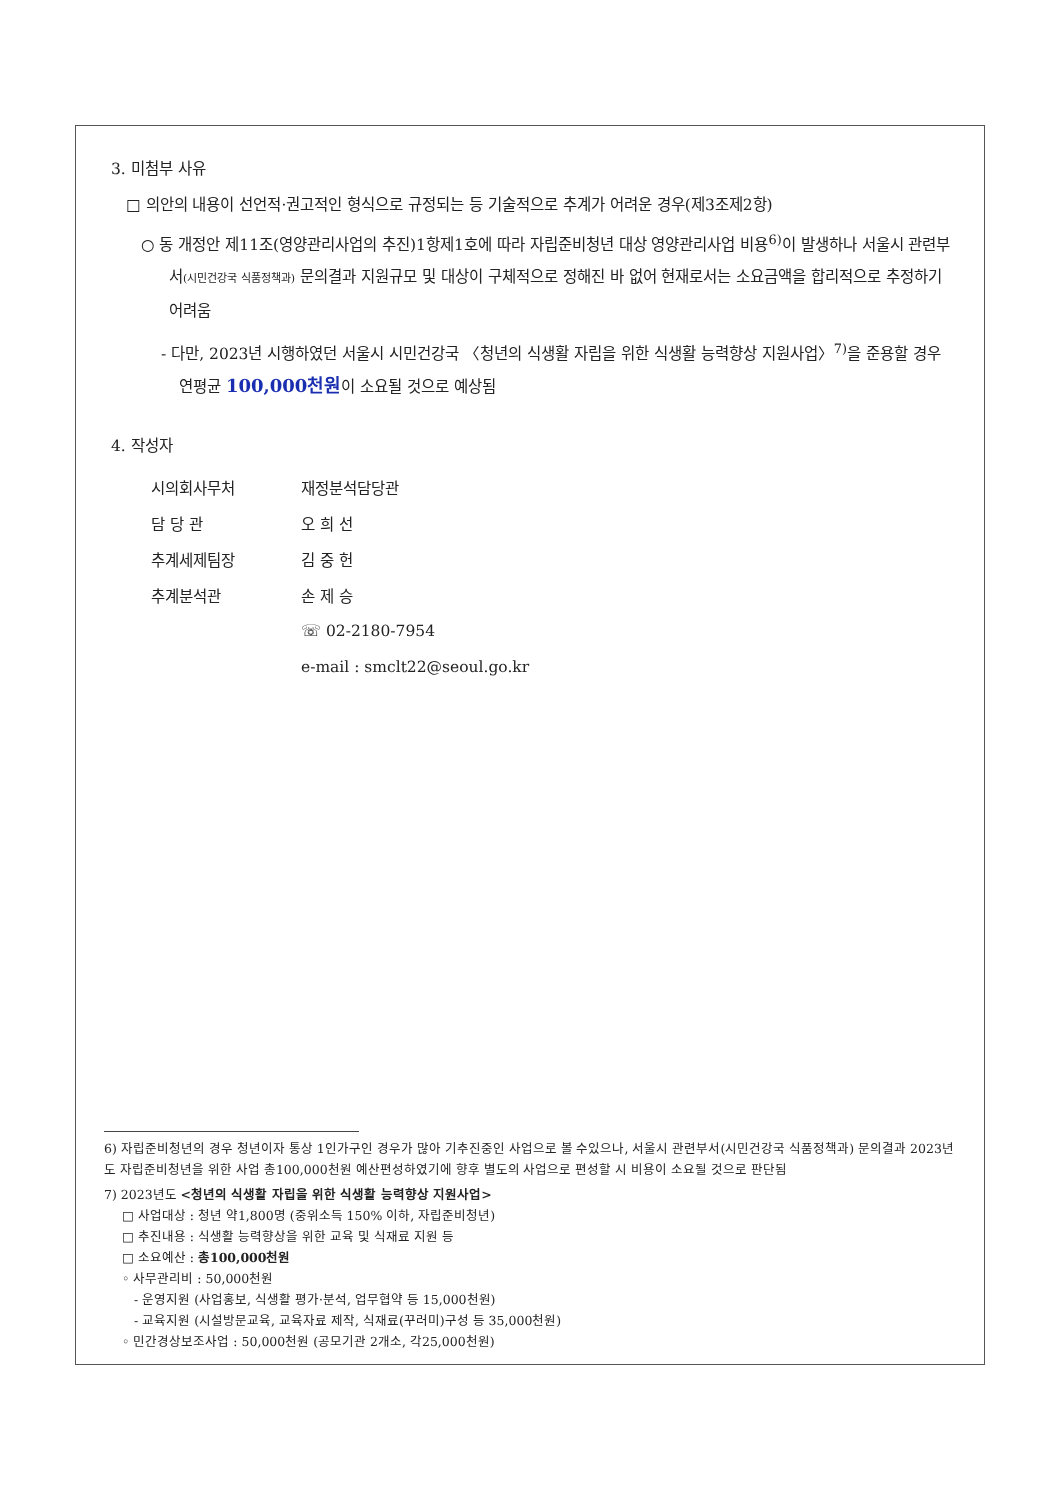3. 미첨부 사유
□ 의안의 내용이 선언적·권고적인 형식으로 규정되는 등 기술적으로 추계가 어려운 경우(제3조제2항)
○ 동 개정안 제11조(영양관리사업의 추진)1항제1호에 따라 자립준비청년 대상 영양관리사업 비용<sup>6)</sup>이 발생하나 서울시 관련부서(시민건강국 식품정책과) 문의결과 지원규모 및 대상이 구체적으로 정해진 바 없어 현재로서는 소요금액을 합리적으로 추정하기 어려움
- 다만, 2023년 시행하였던 서울시 시민건강국 〈청년의 식생활 자립을 위한 식생활 능력향상 지원사업〉<sup>7)</sup>을 준용할 경우 연평균 100,000천원이 소요될 것으로 예상됨
4. 작성자
| 시의회사무처 | 재정분석담당관 |
| 담 당 관 | 오 희 선 |
| 추계세제팀장 | 김 중 헌 |
| 추계분석관 | 손 제 승 |
| | ☏ 02-2180-7954 |
| | e-mail : smclt22@seoul.go.kr |
6) 자립준비청년의 경우 청년이자 통상 1인가구인 경우가 많아 기추진중인 사업으로 볼 수있으나, 서울시 관련부서(시민건강국 식품정책과) 문의결과 2023년도 자립준비청년을 위한 사업 총100,000천원 예산편성하였기에 향후 별도의 사업으로 편성할 시 비용이 소요될 것으로 판단됨
7) 2023년도 <청년의 식생활 자립을 위한 식생활 능력향상 지원사업>
□ 사업대상 : 청년 약1,800명 (중위소득 150% 이하, 자립준비청년)
□ 추진내용 : 식생활 능력향상을 위한 교육 및 식재료 지원 등
□ 소요예산 : 총100,000천원
◦ 사무관리비 : 50,000천원
- 운영지원 (사업홍보, 식생활 평가·분석, 업무협약 등 15,000천원)
- 교육지원 (시설방문교육, 교육자료 제작, 식재료(꾸러미)구성 등 35,000천원)
◦ 민간경상보조사업 : 50,000천원 (공모기관 2개소, 각25,000천원)